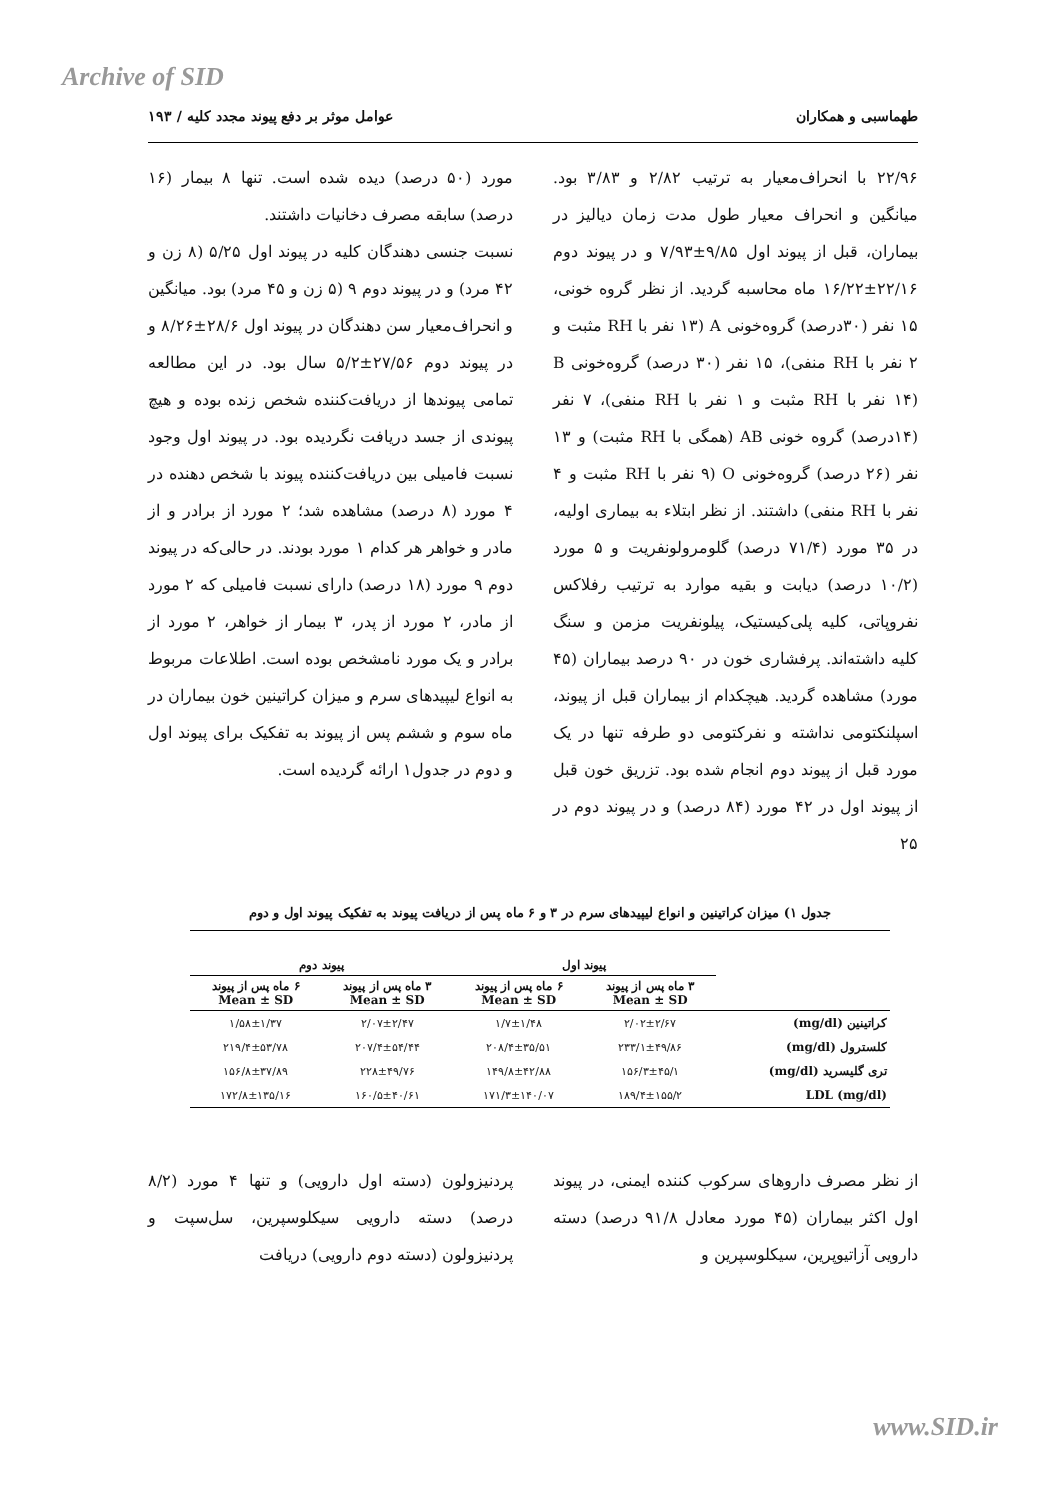Archive of SID
طهماسبی و همکاران عوامل موثر بر دفع پیوند مجدد کلیه / ۱۹۳
۲۲/۹۶ با انحراف‌معیار به ترتیب ۲/۸۲ و ۳/۸۳ بود. میانگین و انحراف معیار طول مدت زمان دیالیز در بیماران، قبل از پیوند اول ۹/۸۵±۷/۹۳ و در پیوند دوم ۲۲/۱۶±۱۶/۲۲ ماه محاسبه گردید. از نظر گروه خونی، ۱۵ نفر (۳۰درصد) گروه‌خونی A (۱۳ نفر با RH مثبت و ۲ نفر با RH منفی)، ۱۵ نفر (۳۰ درصد) گروه‌خونی B (۱۴ نفر با RH مثبت و ۱ نفر با RH منفی)، ۷ نفر (۱۴درصد) گروه خونی AB (همگی با RH مثبت) و ۱۳ نفر (۲۶ درصد) گروه‌خونی O (۹ نفر با RH مثبت و ۴ نفر با RH منفی) داشتند. از نظر ابتلاء به بیماری اولیه، در ۳۵ مورد (۷۱/۴ درصد) گلومرولونفریت و ۵ مورد (۱۰/۲ درصد) دیابت و بقیه موارد به ترتیب رفلاکس نفروپاتی، کلیه پلی‌کیستیک، پیلونفریت مزمن و سنگ کلیه داشته‌اند. پرفشاری خون در ۹۰ درصد بیماران (۴۵ مورد) مشاهده گردید. هیچکدام از بیماران قبل از پیوند، اسپلنکتومی نداشته و نفرکتومی دو طرفه تنها در یک مورد قبل از پیوند دوم انجام شده بود. تزریق خون قبل از پیوند اول در ۴۲ مورد (۸۴ درصد) و در پیوند دوم در ۲۵
مورد (۵۰ درصد) دیده شده است. تنها ۸ بیمار (۱۶ درصد) سابقه مصرف دخانیات داشتند.
نسبت جنسی دهندگان کلیه در پیوند اول ۵/۲۵ (۸ زن و ۴۲ مرد) و در پیوند دوم ۹ (۵ زن و ۴۵ مرد) بود. میانگین و انحراف‌معیار سن دهندگان در پیوند اول ۲۸/۶±۸/۲۶ و در پیوند دوم ۲۷/۵۶±۵/۲ سال بود. در این مطالعه تمامی پیوندها از دریافت‌کننده شخص زنده بوده و هیچ پیوندی از جسد دریافت نگردیده بود. در پیوند اول وجود نسبت فامیلی بین دریافت‌کننده پیوند با شخص دهنده در ۴ مورد (۸ درصد) مشاهده شد؛ ۲ مورد از برادر و از مادر و خواهر هر کدام ۱ مورد بودند. در حالی‌که در پیوند دوم ۹ مورد (۱۸ درصد) دارای نسبت فامیلی که ۲ مورد از مادر، ۲ مورد از پدر، ۳ بیمار از خواهر، ۲ مورد از برادر و یک مورد نامشخص بوده است. اطلاعات مربوط به انواع لیپیدهای سرم و میزان کراتینین خون بیماران در ماه سوم و ششم پس از پیوند به تفکیک برای پیوند اول و دوم در جدول۱ ارائه گردیده است.
جدول ۱) میزان کراتینین و انواع لیپیدهای سرم در ۳ و ۶ ماه پس از دریافت پیوند به تفکیک پیوند اول و دوم
| | پیوند اول | | پیوند دوم | |
| --- | --- | --- | --- | --- |
| | ۳ ماه پس از پیوند Mean ± SD | ۶ ماه پس از پیوند Mean ± SD | ۳ ماه پس از پیوند Mean ± SD | ۶ ماه پس از پیوند Mean ± SD |
| کراتینین (mg/dl) | ۲/۰۲±۲/۶۷ | ۱/۷±۱/۴۸ | ۲/۰۷±۲/۴۷ | ۱/۵۸±۱/۳۷ |
| کلسترول (mg/dl) | ۲۳۳/۱±۴۹/۸۶ | ۲۰۸/۴±۳۵/۵۱ | ۲۰۷/۴±۵۴/۴۴ | ۲۱۹/۴±۵۳/۷۸ |
| تری گلیسرید (mg/dl) | ۱۵۶/۳±۴۵/۱ | ۱۴۹/۸±۴۲/۸۸ | ۲۲۸±۴۹/۷۶ | ۱۵۶/۸±۳۷/۸۹ |
| LDL (mg/dl) | ۱۸۹/۴±۱۵۵/۲ | ۱۷۱/۳±۱۴۰/۰۷ | ۱۶۰/۵±۴۰/۶۱ | ۱۷۲/۸±۱۳۵/۱۶ |
از نظر مصرف داروهای سرکوب کننده ایمنی، در پیوند اول اکثر بیماران (۴۵ مورد معادل ۹۱/۸ درصد) دسته دارویی آزاتیوپرین، سیکلوسپرین و
پردنیزولون (دسته اول دارویی) و تنها ۴ مورد (۸/۲ درصد) دسته دارویی سیکلوسپرین، سل‌سپت و پردنیزولون (دسته دوم دارویی) دریافت
www.SID.ir